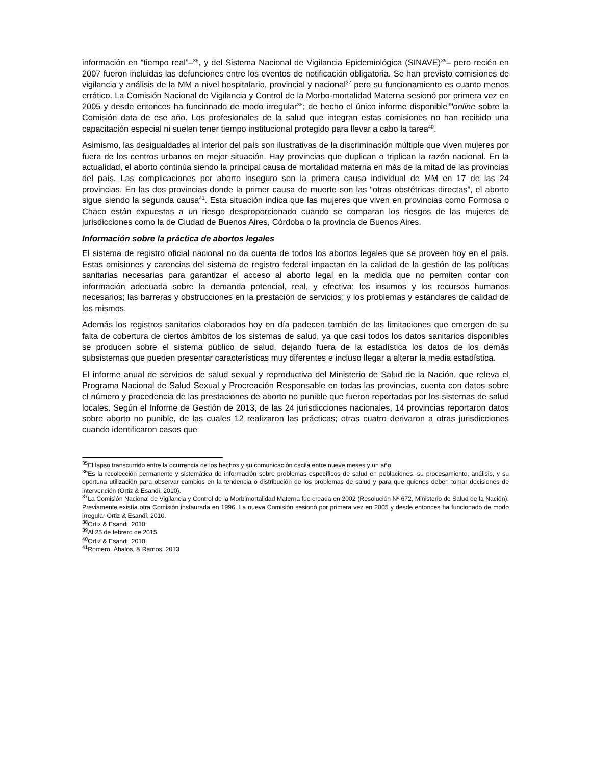información en “tiempo real”–<sup>35</sup>, y del Sistema Nacional de Vigilancia Epidemiológica (SINAVE)<sup>36</sup>– pero recién en 2007 fueron incluidas las defunciones entre los eventos de notificación obligatoria. Se han previsto comisiones de vigilancia y análisis de la MM a nivel hospitalario, provincial y nacional<sup>37</sup> pero su funcionamiento es cuanto menos errático. La Comisión Nacional de Vigilancia y Control de la Morbo-mortalidad Materna sesionó por primera vez en 2005 y desde entonces ha funcionado de modo irregular<sup>38</sup>; de hecho el único informe disponible<sup>39</sup>online sobre la Comisión data de ese año. Los profesionales de la salud que integran estas comisiones no han recibido una capacitación especial ni suelen tener tiempo institucional protegido para llevar a cabo la tarea<sup>40</sup>.
Asimismo, las desigualdades al interior del país son ilustrativas de la discriminación múltiple que viven mujeres por fuera de los centros urbanos en mejor situación. Hay provincias que duplican o triplican la razón nacional. En la actualidad, el aborto continúa siendo la principal causa de mortalidad materna en más de la mitad de las provincias del país. Las complicaciones por aborto inseguro son la primera causa individual de MM en 17 de las 24 provincias. En las dos provincias donde la primer causa de muerte son las “otras obstétricas directas”, el aborto sigue siendo la segunda causa<sup>41</sup>. Esta situación indica que las mujeres que viven en provincias como Formosa o Chaco están expuestas a un riesgo desproporcionado cuando se comparan los riesgos de las mujeres de jurisdicciones como la de Ciudad de Buenos Aires, Córdoba o la provincia de Buenos Aires.
Información sobre la práctica de abortos legales
El sistema de registro oficial nacional no da cuenta de todos los abortos legales que se proveen hoy en el país. Estas omisiones y carencias del sistema de registro federal impactan en la calidad de la gestión de las políticas sanitarias necesarias para garantizar el acceso al aborto legal en la medida que no permiten contar con información adecuada sobre la demanda potencial, real, y efectiva; los insumos y los recursos humanos necesarios; las barreras y obstrucciones en la prestación de servicios; y los problemas y estándares de calidad de los mismos.
Además los registros sanitarios elaborados hoy en día padecen también de las limitaciones que emergen de su falta de cobertura de ciertos ámbitos de los sistemas de salud, ya que casi todos los datos sanitarios disponibles se producen sobre el sistema público de salud, dejando fuera de la estadística los datos de los demás subsistemas que pueden presentar características muy diferentes e incluso llegar a alterar la media estadística.
El informe anual de servicios de salud sexual y reproductiva del Ministerio de Salud de la Nación, que releva el Programa Nacional de Salud Sexual y Procreación Responsable en todas las provincias, cuenta con datos sobre el número y procedencia de las prestaciones de aborto no punible que fueron reportadas por los sistemas de salud locales. Según el Informe de Gestión de 2013, de las 24 jurisdicciones nacionales, 14 provincias reportaron datos sobre aborto no punible, de las cuales 12 realizaron las prácticas; otras cuatro derivaron a otras jurisdicciones cuando identificaron casos que
<sup>35</sup> El lapso transcurrido entre la ocurrencia de los hechos y su comunicación oscila entre nueve meses y un año
<sup>36</sup> Es la recolección permanente y sistemática de información sobre problemas específicos de salud en poblaciones, su procesamiento, análisis, y su oportuna utilización para observar cambios en la tendencia o distribución de los problemas de salud y para que quienes deben tomar decisiones de intervención (Ortiz & Esandi, 2010).
<sup>37</sup> La Comisión Nacional de Vigilancia y Control de la Morbimortalidad Materna fue creada en 2002 (Resolución Nº 672, Ministerio de Salud de la Nación). Previamente existía otra Comisión instaurada en 1996. La nueva Comisión sesionó por primera vez en 2005 y desde entonces ha funcionado de modo irregular Ortiz & Esandi, 2010.
<sup>38</sup> Ortiz & Esandi, 2010.
<sup>39</sup>Al 25 de febrero de 2015.
<sup>40</sup> Ortiz & Esandi, 2010.
<sup>41</sup> Romero, Ábalos, & Ramos, 2013